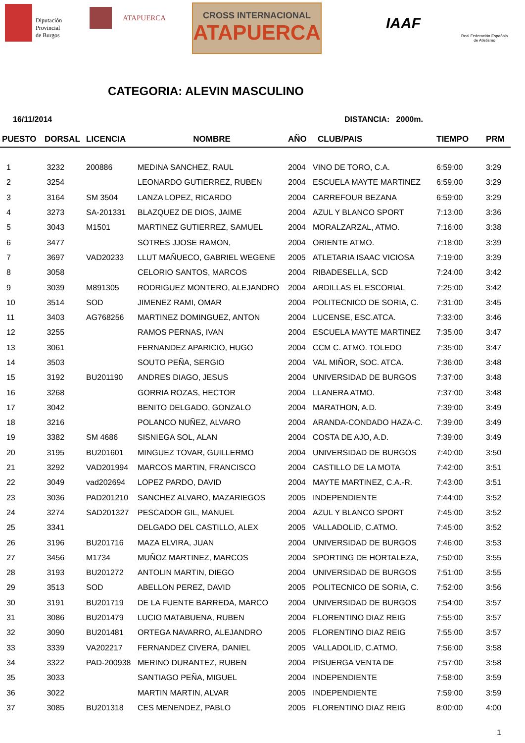Diputación
Provincial
de Burgos
ATAPUERCA
CROSS INTERNACIONAL
ATAPUERCA
IAAF
Real Federación Española
de Atletismo
CATEGORIA: ALEVIN MASCULINO
16/11/2014 DISTANCIA: 2000m.
| PUESTO | DORSAL | LICENCIA | NOMBRE | AÑO | CLUB/PAIS | TIEMPO | PRM |
| --- | --- | --- | --- | --- | --- | --- | --- |
| 1 | 3232 | 200886 | MEDINA SANCHEZ, RAUL | 2004 | VINO DE TORO, C.A. | 6:59:00 | 3:29 |
| 2 | 3254 | | LEONARDO GUTIERREZ, RUBEN | 2004 | ESCUELA MAYTE MARTINEZ | 6:59:00 | 3:29 |
| 3 | 3164 | SM 3504 | LANZA LOPEZ, RICARDO | 2004 | CARREFOUR BEZANA | 6:59:00 | 3:29 |
| 4 | 3273 | SA-201331 | BLAZQUEZ DE DIOS, JAIME | 2004 | AZUL Y BLANCO SPORT | 7:13:00 | 3:36 |
| 5 | 3043 | M1501 | MARTINEZ GUTIERREZ, SAMUEL | 2004 | MORALZARZAL, ATMO. | 7:16:00 | 3:38 |
| 6 | 3477 | | SOTRES JJOSE RAMON, | 2004 | ORIENTE ATMO. | 7:18:00 | 3:39 |
| 7 | 3697 | VAD20233 | LLUT MAÑUECO, GABRIEL WEGENE | 2005 | ATLETARIA ISAAC VICIOSA | 7:19:00 | 3:39 |
| 8 | 3058 | | CELORIO SANTOS, MARCOS | 2004 | RIBADESELLA, SCD | 7:24:00 | 3:42 |
| 9 | 3039 | M891305 | RODRIGUEZ MONTERO, ALEJANDRO | 2004 | ARDILLAS EL ESCORIAL | 7:25:00 | 3:42 |
| 10 | 3514 | SOD | JIMENEZ RAMI, OMAR | 2004 | POLITECNICO DE SORIA, C. | 7:31:00 | 3:45 |
| 11 | 3403 | AG768256 | MARTINEZ DOMINGUEZ, ANTON | 2004 | LUCENSE, ESC.ATCA. | 7:33:00 | 3:46 |
| 12 | 3255 | | RAMOS PERNAS, IVAN | 2004 | ESCUELA MAYTE MARTINEZ | 7:35:00 | 3:47 |
| 13 | 3061 | | FERNANDEZ APARICIO, HUGO | 2004 | CCM C. ATMO. TOLEDO | 7:35:00 | 3:47 |
| 14 | 3503 | | SOUTO PEÑA, SERGIO | 2004 | VAL MIÑOR, SOC. ATCA. | 7:36:00 | 3:48 |
| 15 | 3192 | BU201190 | ANDRES DIAGO, JESUS | 2004 | UNIVERSIDAD DE BURGOS | 7:37:00 | 3:48 |
| 16 | 3268 | | GORRIA ROZAS, HECTOR | 2004 | LLANERA ATMO. | 7:37:00 | 3:48 |
| 17 | 3042 | | BENITO DELGADO, GONZALO | 2004 | MARATHON, A.D. | 7:39:00 | 3:49 |
| 18 | 3216 | | POLANCO NUÑEZ, ALVARO | 2004 | ARANDA-CONDADO HAZA-C. | 7:39:00 | 3:49 |
| 19 | 3382 | SM 4686 | SISNIEGA SOL, ALAN | 2004 | COSTA DE AJO, A.D. | 7:39:00 | 3:49 |
| 20 | 3195 | BU201601 | MINGUEZ TOVAR, GUILLERMO | 2004 | UNIVERSIDAD DE BURGOS | 7:40:00 | 3:50 |
| 21 | 3292 | VAD201994 | MARCOS MARTIN, FRANCISCO | 2004 | CASTILLO DE LA MOTA | 7:42:00 | 3:51 |
| 22 | 3049 | vad202694 | LOPEZ PARDO, DAVID | 2004 | MAYTE MARTINEZ, C.A.-R. | 7:43:00 | 3:51 |
| 23 | 3036 | PAD201210 | SANCHEZ ALVARO, MAZARIEGOS | 2005 | INDEPENDIENTE | 7:44:00 | 3:52 |
| 24 | 3274 | SAD201327 | PESCADOR GIL, MANUEL | 2004 | AZUL Y BLANCO SPORT | 7:45:00 | 3:52 |
| 25 | 3341 | | DELGADO DEL CASTILLO, ALEX | 2005 | VALLADOLID, C.ATMO. | 7:45:00 | 3:52 |
| 26 | 3196 | BU201716 | MAZA ELVIRA, JUAN | 2004 | UNIVERSIDAD DE BURGOS | 7:46:00 | 3:53 |
| 27 | 3456 | M1734 | MUÑOZ MARTINEZ, MARCOS | 2004 | SPORTING DE HORTALEZA, | 7:50:00 | 3:55 |
| 28 | 3193 | BU201272 | ANTOLIN MARTIN, DIEGO | 2004 | UNIVERSIDAD DE BURGOS | 7:51:00 | 3:55 |
| 29 | 3513 | SOD | ABELLON PEREZ, DAVID | 2005 | POLITECNICO DE SORIA, C. | 7:52:00 | 3:56 |
| 30 | 3191 | BU201719 | DE LA FUENTE BARREDA, MARCO | 2004 | UNIVERSIDAD DE BURGOS | 7:54:00 | 3:57 |
| 31 | 3086 | BU201479 | LUCIO MATABUENA, RUBEN | 2004 | FLORENTINO DIAZ REIG | 7:55:00 | 3:57 |
| 32 | 3090 | BU201481 | ORTEGA NAVARRO, ALEJANDRO | 2005 | FLORENTINO DIAZ REIG | 7:55:00 | 3:57 |
| 33 | 3339 | VA202217 | FERNANDEZ CIVERA, DANIEL | 2005 | VALLADOLID, C.ATMO. | 7:56:00 | 3:58 |
| 34 | 3322 | PAD-200938 | MERINO DURANTEZ, RUBEN | 2004 | PISUERGA VENTA DE | 7:57:00 | 3:58 |
| 35 | 3033 | | SANTIAGO PEÑA, MIGUEL | 2004 | INDEPENDIENTE | 7:58:00 | 3:59 |
| 36 | 3022 | | MARTIN MARTIN, ALVAR | 2005 | INDEPENDIENTE | 7:59:00 | 3:59 |
| 37 | 3085 | BU201318 | CES MENENDEZ, PABLO | 2005 | FLORENTINO DIAZ REIG | 8:00:00 | 4:00 |
1